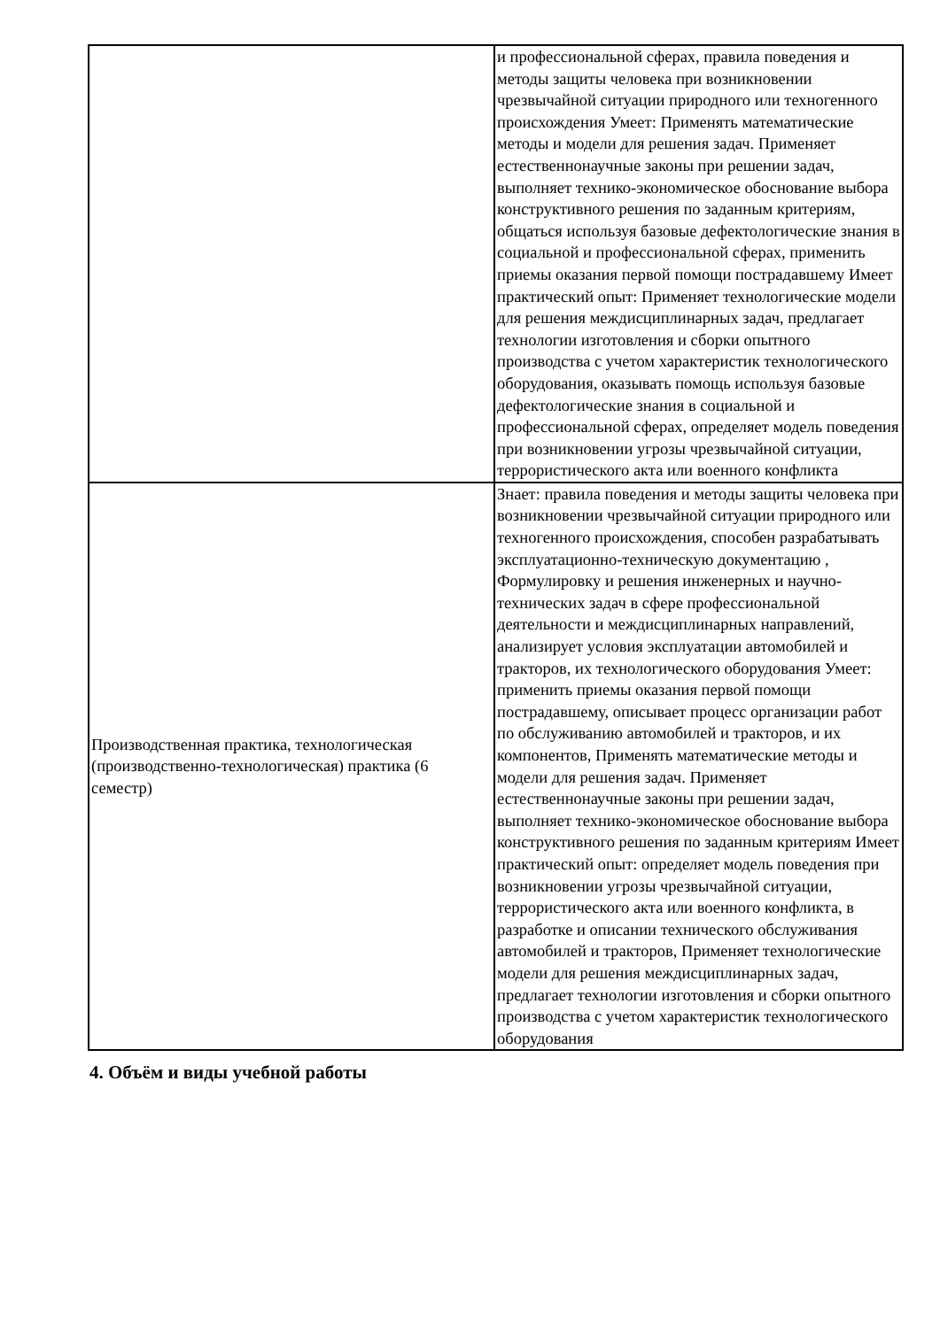| | и профессиональной сферах, правила поведения и методы защиты человека при возникновении чрезвычайной ситуации природного или техногенного происхождения Умеет: Применять математические методы и модели для решения задач. Применяет естественнонаучные законы при решении задач, выполняет технико-экономическое обоснование выбора конструктивного решения по заданным критериям, общаться используя базовые дефектологические знания в социальной и профессиональной сферах, применить приемы оказания первой помощи пострадавшему Имеет практический опыт: Применяет технологические модели для решения междисциплинарных задач, предлагает технологии изготовления и сборки опытного производства с учетом характеристик технологического оборудования, оказывать помощь используя базовые дефектологические знания в социальной и профессиональной сферах, определяет модель поведения при возникновении угрозы чрезвычайной ситуации, террористического акта или военного конфликта |
| Производственная практика, технологическая (производственно-технологическая) практика (6 семестр) | Знает: правила поведения и методы защиты человека при возникновении чрезвычайной ситуации природного или техногенного происхождения, способен разрабатывать эксплуатационно-техническую документацию , Формулировку и решения инженерных и научно-технических задач в сфере профессиональной деятельности и междисциплинарных направлений, анализирует условия эксплуатации автомобилей и тракторов, их технологического оборудования Умеет: применить приемы оказания первой помощи пострадавшему, описывает процесс организации работ по обслуживанию автомобилей и тракторов, и их компонентов, Применять математические методы и модели для решения задач. Применяет естественнонаучные законы при решении задач, выполняет технико-экономическое обоснование выбора конструктивного решения по заданным критериям Имеет практический опыт: определяет модель поведения при возникновении угрозы чрезвычайной ситуации, террористического акта или военного конфликта, в разработке и описании технического обслуживания автомобилей и тракторов, Применяет технологические модели для решения междисциплинарных задач, предлагает технологии изготовления и сборки опытного производства с учетом характеристик технологического оборудования |
4. Объём и виды учебной работы